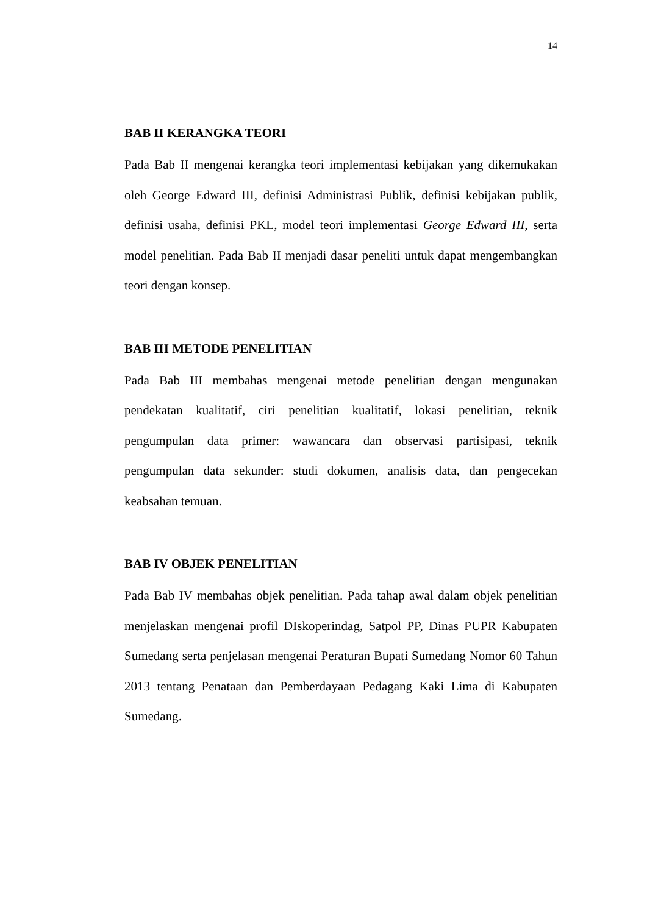14
BAB II KERANGKA TEORI
Pada Bab II mengenai kerangka teori implementasi kebijakan yang dikemukakan oleh George Edward III, definisi Administrasi Publik, definisi kebijakan publik, definisi usaha, definisi PKL, model teori implementasi George Edward III, serta model penelitian. Pada Bab II menjadi dasar peneliti untuk dapat mengembangkan teori dengan konsep.
BAB III METODE PENELITIAN
Pada Bab III membahas mengenai metode penelitian dengan mengunakan pendekatan kualitatif, ciri penelitian kualitatif, lokasi penelitian, teknik pengumpulan data primer: wawancara dan observasi partisipasi, teknik pengumpulan data sekunder: studi dokumen, analisis data, dan pengecekan keabsahan temuan.
BAB IV OBJEK PENELITIAN
Pada Bab IV membahas objek penelitian. Pada tahap awal dalam objek penelitian menjelaskan mengenai profil DIskoperindag, Satpol PP, Dinas PUPR Kabupaten Sumedang serta penjelasan mengenai Peraturan Bupati Sumedang Nomor 60 Tahun 2013 tentang Penataan dan Pemberdayaan Pedagang Kaki Lima di Kabupaten Sumedang.